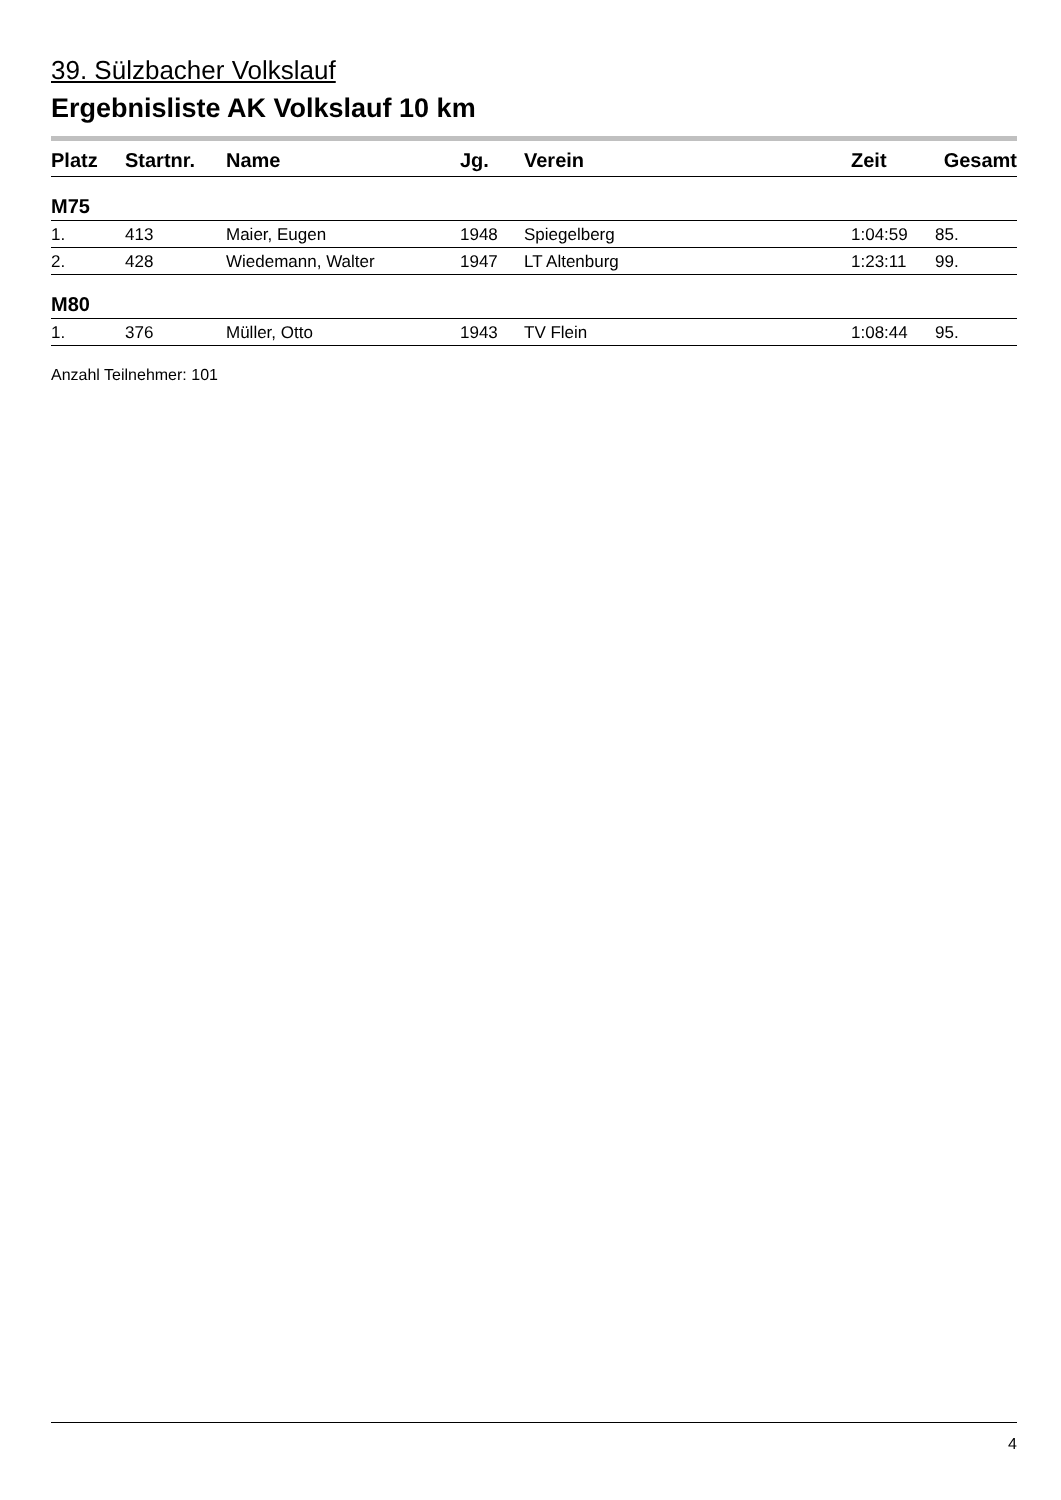39. Sülzbacher Volkslauf
Ergebnisliste AK Volkslauf 10 km
| Platz | Startnr. | Name | Jg. | Verein | Zeit | Gesamt |
| --- | --- | --- | --- | --- | --- | --- |
| M75 | | | | | | |
| 1. | 413 | Maier, Eugen | 1948 | Spiegelberg | 1:04:59 | 85. |
| 2. | 428 | Wiedemann, Walter | 1947 | LT Altenburg | 1:23:11 | 99. |
| M80 | | | | | | |
| 1. | 376 | Müller, Otto | 1943 | TV Flein | 1:08:44 | 95. |
Anzahl Teilnehmer: 101
4